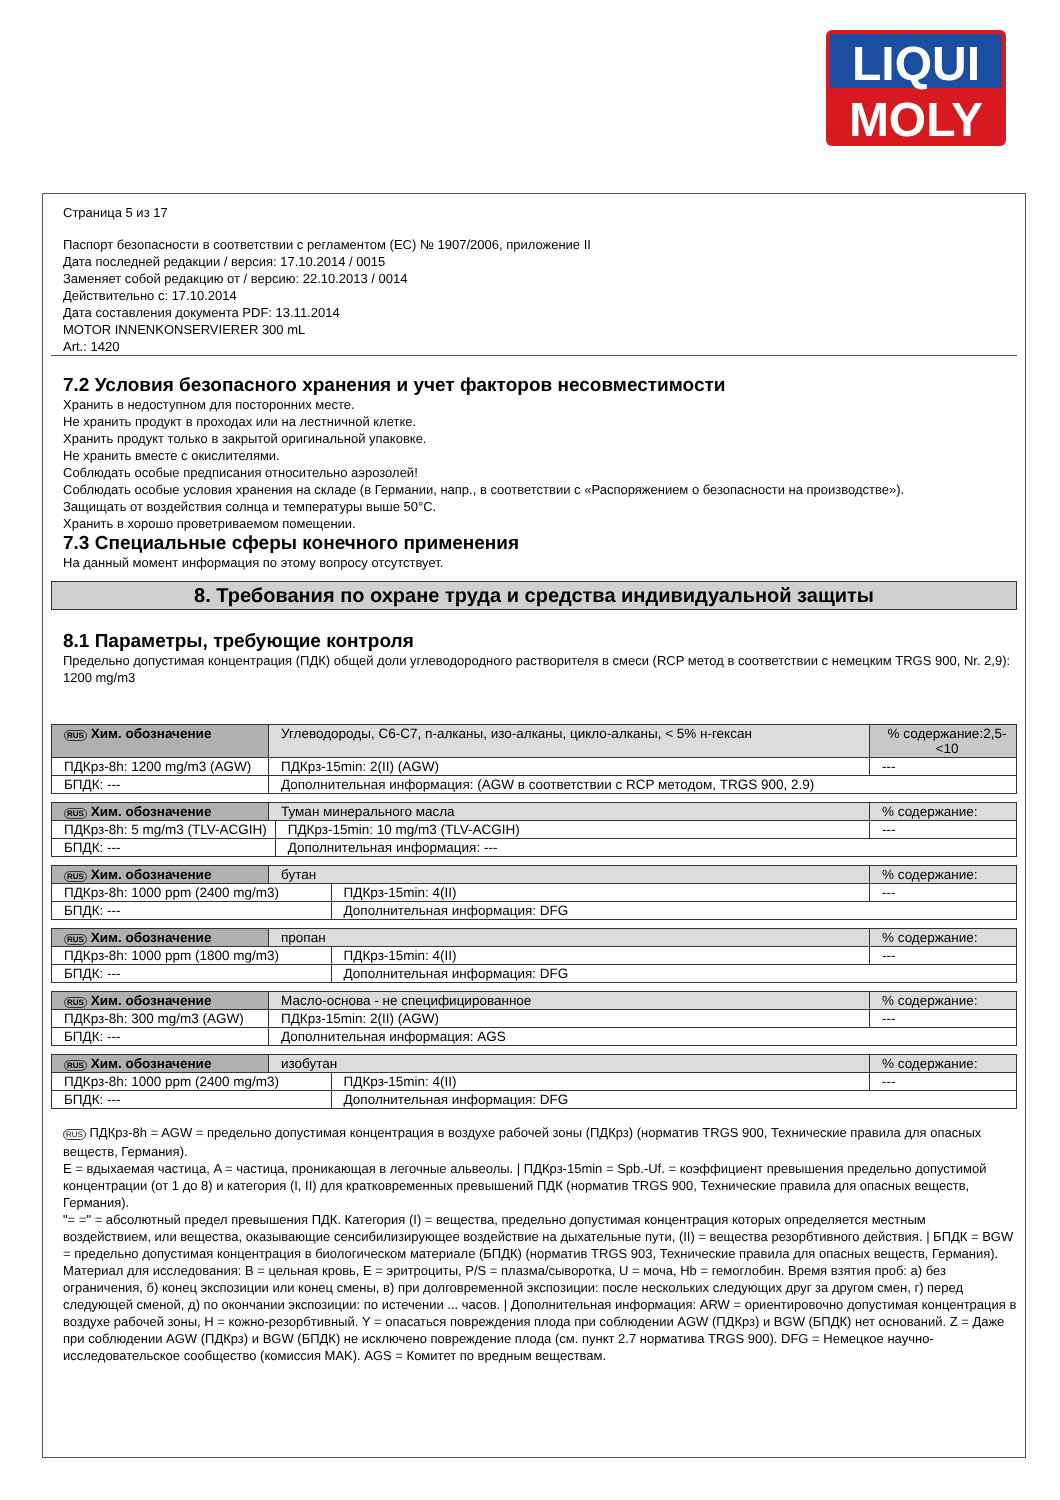LIQUI
MOLY
Страница 5 из 17
Паспорт безопасности в соответствии с регламентом (ЕС) № 1907/2006, приложение II
Дата последней редакции / версия: 17.10.2014 / 0015
Заменяет собой редакцию от / версию: 22.10.2013 / 0014
Действительно с: 17.10.2014
Дата составления документа PDF: 13.11.2014
MOTOR INNENKONSERVIERER 300 mL
Art.: 1420
7.2 Условия безопасного хранения и учет факторов несовместимости
Хранить в недоступном для посторонних месте.
Не хранить продукт в проходах или на лестничной клетке.
Хранить продукт только в закрытой оригинальной упаковке.
Не хранить вместе с окислителями.
Соблюдать особые предписания относительно аэрозолей!
Соблюдать особые условия хранения на складе (в Германии, напр., в соответствии с «Распоряжением о безопасности на производстве»).
Защищать от воздействия солнца и температуры выше 50°C.
Хранить в хорошо проветриваемом помещении.
7.3 Специальные сферы конечного применения
На данный момент информация по этому вопросу отсутствует.
8. Требования по охране труда и средства индивидуальной защиты
8.1 Параметры, требующие контроля
Предельно допустимая концентрация (ПДК) общей доли углеводородного растворителя в смеси (RCP метод в соответствии с немецким TRGS 900, Nr. 2,9):
1200 mg/m3
| RUS Хим. обозначение | Углеводороды, C6-C7, n-алканы, изо-алканы, цикло-алканы, < 5% н-гексан | | % содержание:2,5-<10 |
| ПДКрз-8h: 1200 mg/m3 (AGW) | | ПДКрз-15min: 2(II) (AGW) | --- |
| БПДК: --- | | Дополнительная информация: (AGW в соответствии с RCP методом, TRGS 900, 2.9) | |
| RUS Хим. обозначение | Туман минерального масла | | % содержание: |
| ПДКрз-8h: 5 mg/m3 (TLV-ACGIH) | | ПДКрз-15min: 10 mg/m3 (TLV-ACGIH) | --- |
| БПДК: --- | | Дополнительная информация: --- | |
| RUS Хим. обозначение | бутан | | % содержание: |
| ПДКрз-8h: 1000 ppm (2400 mg/m3) | | ПДКрз-15min: 4(II) | --- |
| БПДК: --- | | Дополнительная информация: DFG | |
| RUS Хим. обозначение | пропан | | % содержание: |
| ПДКрз-8h: 1000 ppm (1800 mg/m3) | | ПДКрз-15min: 4(II) | --- |
| БПДК: --- | | Дополнительная информация: DFG | |
| RUS Хим. обозначение | Масло-основа - не специфицированное | | % содержание: |
| ПДКрз-8h: 300 mg/m3 (AGW) | | ПДКрз-15min: 2(II) (AGW) | --- |
| БПДК: --- | | Дополнительная информация: AGS | |
| RUS Хим. обозначение | изобутан | | % содержание: |
| ПДКрз-8h: 1000 ppm (2400 mg/m3) | | ПДКрз-15min: 4(II) | --- |
| БПДК: --- | | Дополнительная информация: DFG | |
RUS ПДКрз-8h = AGW = предельно допустимая концентрация в воздухе рабочей зоны (ПДКрз) (норматив TRGS 900, Технические правила для опасных веществ, Германия).
E = вдыхаемая частица, A = частица, проникающая в легочные альвеолы. | ПДКрз-15min = Spb.-Uf. = коэффициент превышения предельно допустимой концентрации (от 1 до 8) и категория (I, II) для кратковременных превышений ПДК (норматив TRGS 900, Технические правила для опасных веществ, Германия).
"= =" = абсолютный предел превышения ПДК. Категория (I) = вещества, предельно допустимая концентрация которых определяется местным воздействием, или вещества, оказывающие сенсибилизирующее воздействие на дыхательные пути, (II) = вещества резорбтивного действия. | БПДК = BGW = предельно допустимая концентрация в биологическом материале (БПДК) (норматив TRGS 903, Технические правила для опасных веществ, Германия).
Материал для исследования: B = цельная кровь, E = эритроциты, P/S = плазма/сыворотка, U = моча, Hb = гемоглобин. Время взятия проб: а) без ограничения, б) конец экспозиции или конец смены, в) при долговременной экспозиции: после нескольких следующих друг за другом смен, г) перед следующей сменой, д) по окончании экспозиции: по истечении ... часов. | Дополнительная информация: ARW = ориентировочно допустимая концентрация в воздухе рабочей зоны, H = кожно-резорбтивный. Y = опасаться повреждения плода при соблюдении AGW (ПДКрз) и BGW (БПДК) нет оснований. Z = Даже при соблюдении AGW (ПДКрз) и BGW (БПДК) не исключено повреждение плода (см. пункт 2.7 норматива TRGS 900). DFG = Немецкое научно-исследовательское сообщество (комиссия MAK). AGS = Комитет по вредным веществам.